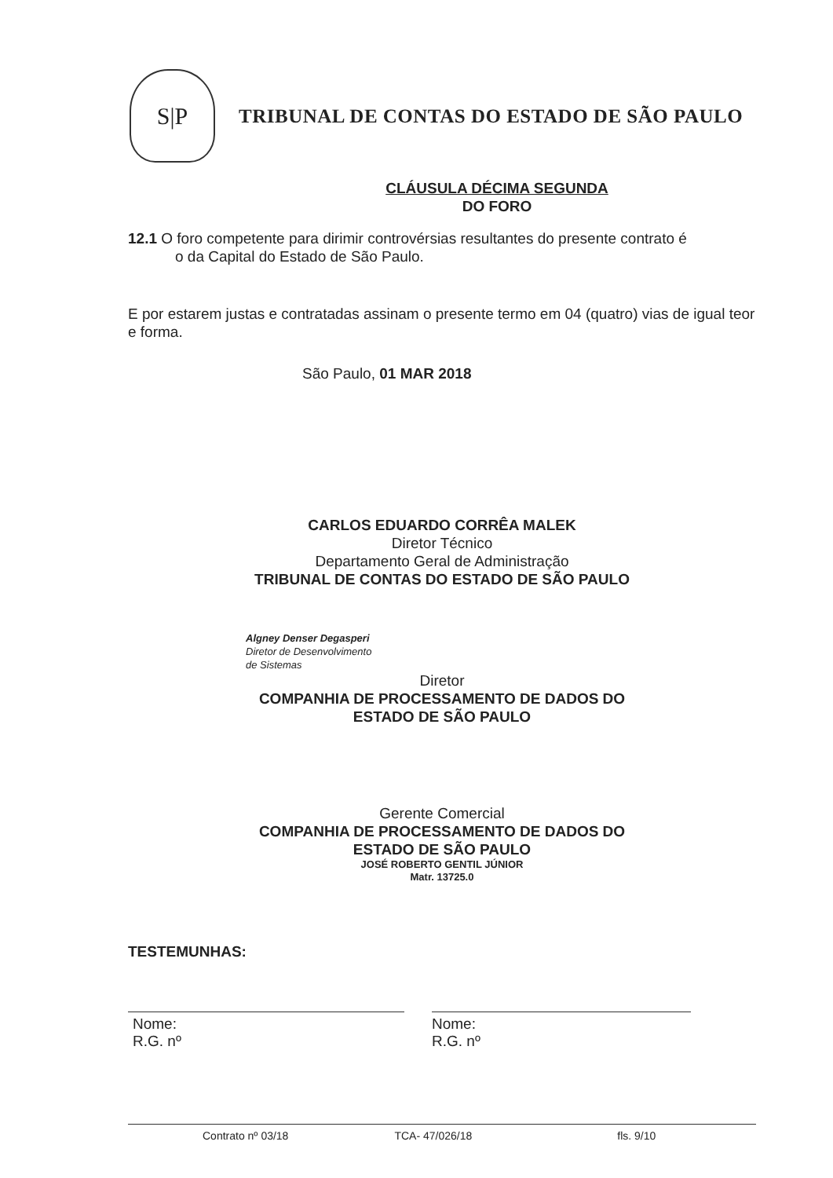S|P
TRIBUNAL DE CONTAS DO ESTADO DE SÃO PAULO
CLÁUSULA DÉCIMA SEGUNDA
DO FORO
12.1 O foro competente para dirimir controvérsias resultantes do presente contrato é
o da Capital do Estado de São Paulo.
E por estarem justas e contratadas assinam o presente termo em 04 (quatro) vias de igual teor e forma.
São Paulo, 01 MAR 2018
CARLOS EDUARDO CORRÊA MALEK
Diretor Técnico
Departamento Geral de Administração
TRIBUNAL DE CONTAS DO ESTADO DE SÃO PAULO
Algney Denser Degasperi
Diretor de Desenvolvimento
de Sistemas
Diretor
COMPANHIA DE PROCESSAMENTO DE DADOS DO
ESTADO DE SÃO PAULO
Gerente Comercial
COMPANHIA DE PROCESSAMENTO DE DADOS DO
ESTADO DE SÃO PAULO
JOSÉ ROBERTO GENTIL JÚNIOR
Matr. 13725.0
TESTEMUNHAS:
Nome:
R.G. nº
Nome:
R.G. nº
Contrato nº 03/18 TCA- 47/026/18 fls. 9/10